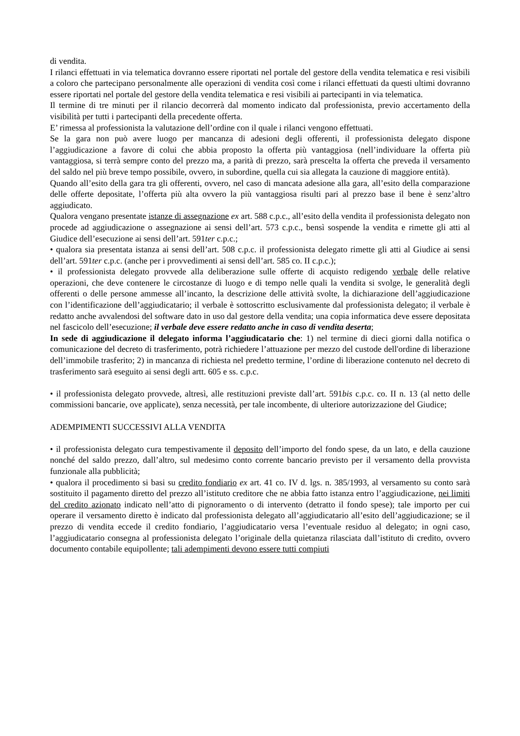di vendita.
I rilanci effettuati in via telematica dovranno essere riportati nel portale del gestore della vendita telematica e resi visibili a coloro che partecipano personalmente alle operazioni di vendita così come i rilanci effettuati da questi ultimi dovranno essere riportati nel portale del gestore della vendita telematica e resi visibili ai partecipanti in via telematica.
Il termine di tre minuti per il rilancio decorrerà dal momento indicato dal professionista, previo accertamento della visibilità per tutti i partecipanti della precedente offerta.
E’ rimessa al professionista la valutazione dell’ordine con il quale i rilanci vengono effettuati.
Se la gara non può avere luogo per mancanza di adesioni degli offerenti, il professionista delegato dispone l’aggiudicazione a favore di colui che abbia proposto la offerta più vantaggiosa (nell’individuare la offerta più vantaggiosa, si terrà sempre conto del prezzo ma, a parità di prezzo, sarà prescelta la offerta che preveda il versamento del saldo nel più breve tempo possibile, ovvero, in subordine, quella cui sia allegata la cauzione di maggiore entità).
Quando all’esito della gara tra gli offerenti, ovvero, nel caso di mancata adesione alla gara, all’esito della comparazione delle offerte depositate, l’offerta più alta ovvero la più vantaggiosa risulti pari al prezzo base il bene è senz’altro aggiudicato.
Qualora vengano presentate istanze di assegnazione ex art. 588 c.p.c., all’esito della vendita il professionista delegato non procede ad aggiudicazione o assegnazione ai sensi dell’art. 573 c.p.c., bensì sospende la vendita e rimette gli atti al Giudice dell’esecuzione ai sensi dell’art. 591ter c.p.c.;
• qualora sia presentata istanza ai sensi dell’art. 508 c.p.c. il professionista delegato rimette gli atti al Giudice ai sensi dell’art. 591ter c.p.c. (anche per i provvedimenti ai sensi dell’art. 585 co. II c.p.c.);
• il professionista delegato provvede alla deliberazione sulle offerte di acquisto redigendo verbale delle relative operazioni, che deve contenere le circostanze di luogo e di tempo nelle quali la vendita si svolge, le generalità degli offerenti o delle persone ammesse all’incanto, la descrizione delle attività svolte, la dichiarazione dell’aggiudicazione con l’identificazione dell’aggiudicatario; il verbale è sottoscritto esclusivamente dal professionista delegato; il verbale è redatto anche avvalendosi del software dato in uso dal gestore della vendita; una copia informatica deve essere depositata nel fascicolo dell’esecuzione; il verbale deve essere redatto anche in caso di vendita deserta;
In sede di aggiudicazione il delegato informa l’aggiudicatario che: 1) nel termine di dieci giorni dalla notifica o comunicazione del decreto di trasferimento, potrà richiedere l’attuazione per mezzo del custode dell'ordine di liberazione dell’immobile trasferito; 2) in mancanza di richiesta nel predetto termine, l’ordine di liberazione contenuto nel decreto di trasferimento sarà eseguito ai sensi degli artt. 605 e ss. c.p.c.
• il professionista delegato provvede, altresì, alle restituzioni previste dall’art. 591bis c.p.c. co. II n. 13 (al netto delle commissioni bancarie, ove applicate), senza necessità, per tale incombente, di ulteriore autorizzazione del Giudice;
ADEMPIMENTI SUCCESSIVI ALLA VENDITA
• il professionista delegato cura tempestivamente il deposito dell’importo del fondo spese, da un lato, e della cauzione nonché del saldo prezzo, dall’altro, sul medesimo conto corrente bancario previsto per il versamento della provvista funzionale alla pubblicità;
• qualora il procedimento si basi su credito fondiario ex art. 41 co. IV d. lgs. n. 385/1993, al versamento su conto sarà sostituito il pagamento diretto del prezzo all’istituto creditore che ne abbia fatto istanza entro l’aggiudicazione, nei limiti del credito azionato indicato nell’atto di pignoramento o di intervento (detratto il fondo spese); tale importo per cui operare il versamento diretto è indicato dal professionista delegato all’aggiudicatario all’esito dell’aggiudicazione; se il prezzo di vendita eccede il credito fondiario, l’aggiudicatario versa l’eventuale residuo al delegato; in ogni caso, l’aggiudicatario consegna al professionista delegato l’originale della quietanza rilasciata dall’istituto di credito, ovvero documento contabile equipollente; tali adempimenti devono essere tutti compiuti